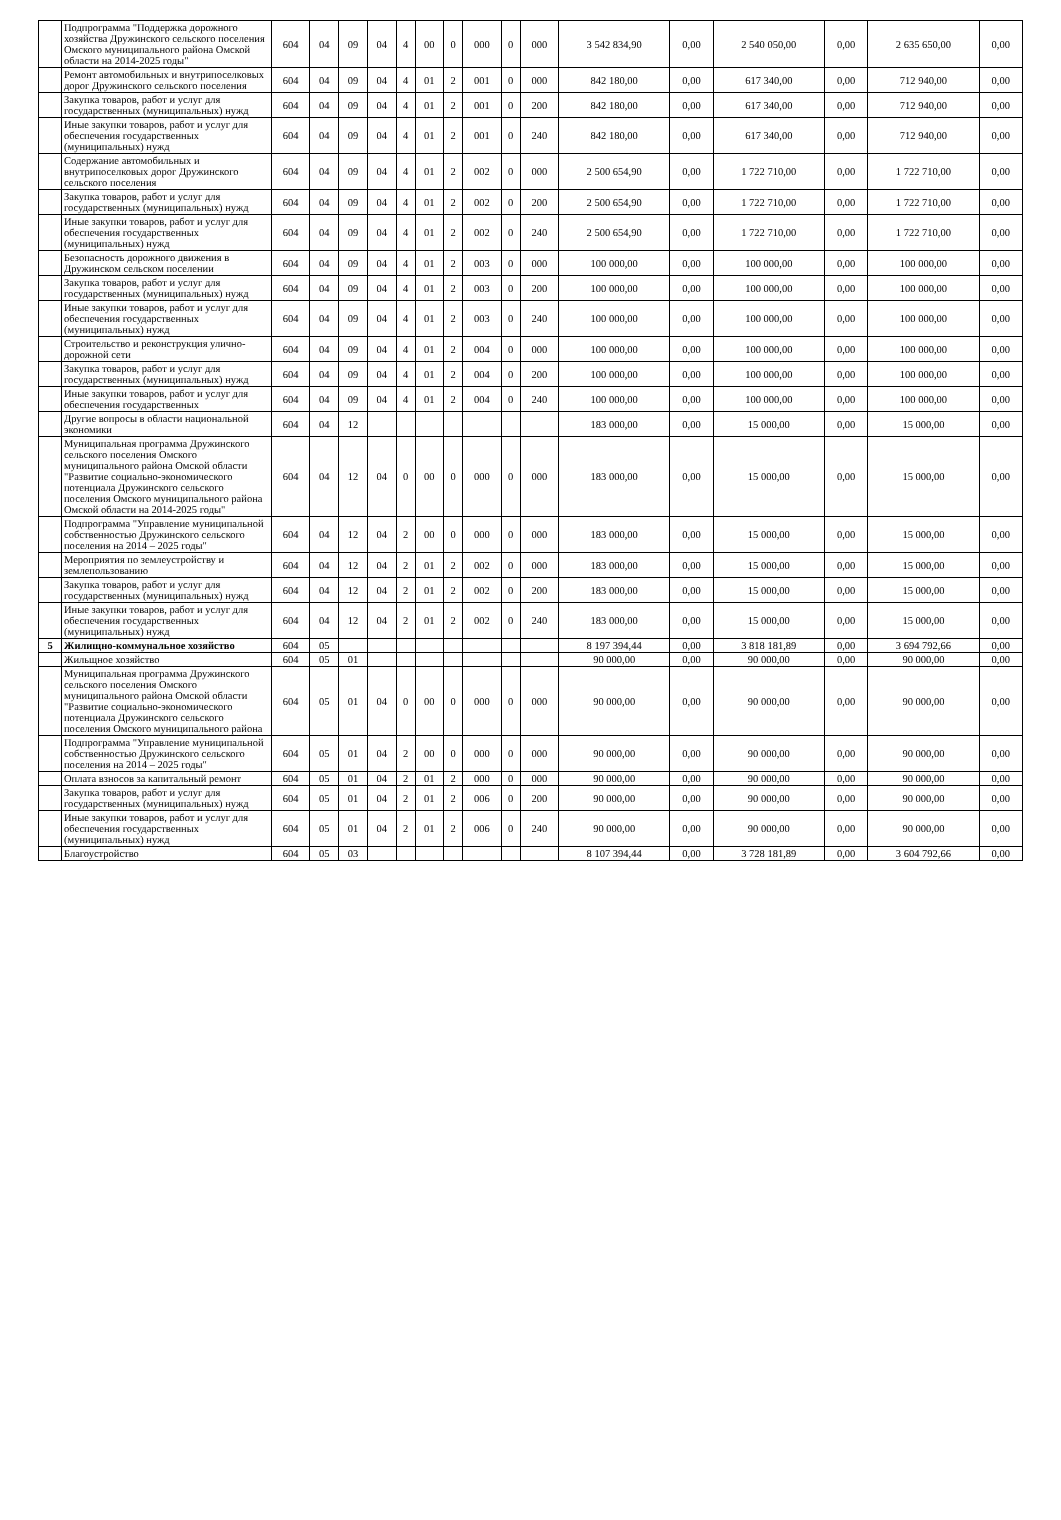| | Подпрограмма "Поддержка дорожного хозяйства Дружинского сельского поселения Омского муниципального района Омской области на 2014-2025 годы" | 604 | 04 | 09 | 04 | 4 | 00 | 0 | 000 | 0 | 000 | 3 542 834,90 | 0,00 | 2 540 050,00 | 0,00 | 2 635 650,00 | 0,00 |
| | Ремонт автомобильных и внутрипоселковых дорог Дружинского сельского поселения | 604 | 04 | 09 | 04 | 4 | 01 | 2 | 001 | 0 | 000 | 842 180,00 | 0,00 | 617 340,00 | 0,00 | 712 940,00 | 0,00 |
| | Закупка товаров, работ и услуг для государственных (муниципальных) нужд | 604 | 04 | 09 | 04 | 4 | 01 | 2 | 001 | 0 | 200 | 842 180,00 | 0,00 | 617 340,00 | 0,00 | 712 940,00 | 0,00 |
| | Иные закупки товаров, работ и услуг для обеспечения государственных (муниципальных) нужд | 604 | 04 | 09 | 04 | 4 | 01 | 2 | 001 | 0 | 240 | 842 180,00 | 0,00 | 617 340,00 | 0,00 | 712 940,00 | 0,00 |
| | Содержание автомобильных и внутрипоселковых дорог Дружинского сельского поселения | 604 | 04 | 09 | 04 | 4 | 01 | 2 | 002 | 0 | 000 | 2 500 654,90 | 0,00 | 1 722 710,00 | 0,00 | 1 722 710,00 | 0,00 |
| | Закупка товаров, работ и услуг для государственных (муниципальных) нужд | 604 | 04 | 09 | 04 | 4 | 01 | 2 | 002 | 0 | 200 | 2 500 654,90 | 0,00 | 1 722 710,00 | 0,00 | 1 722 710,00 | 0,00 |
| | Иные закупки товаров, работ и услуг для обеспечения государственных (муниципальных) нужд | 604 | 04 | 09 | 04 | 4 | 01 | 2 | 002 | 0 | 240 | 2 500 654,90 | 0,00 | 1 722 710,00 | 0,00 | 1 722 710,00 | 0,00 |
| | Безопасность дорожного движения в Дружинском сельском поселении | 604 | 04 | 09 | 04 | 4 | 01 | 2 | 003 | 0 | 000 | 100 000,00 | 0,00 | 100 000,00 | 0,00 | 100 000,00 | 0,00 |
| | Закупка товаров, работ и услуг для государственных (муниципальных) нужд | 604 | 04 | 09 | 04 | 4 | 01 | 2 | 003 | 0 | 200 | 100 000,00 | 0,00 | 100 000,00 | 0,00 | 100 000,00 | 0,00 |
| | Иные закупки товаров, работ и услуг для обеспечения государственных (муниципальных) нужд | 604 | 04 | 09 | 04 | 4 | 01 | 2 | 003 | 0 | 240 | 100 000,00 | 0,00 | 100 000,00 | 0,00 | 100 000,00 | 0,00 |
| | Строительство и реконструкция улично- дорожной сети | 604 | 04 | 09 | 04 | 4 | 01 | 2 | 004 | 0 | 000 | 100 000,00 | 0,00 | 100 000,00 | 0,00 | 100 000,00 | 0,00 |
| | Закупка товаров, работ и услуг для государственных (муниципальных) нужд | 604 | 04 | 09 | 04 | 4 | 01 | 2 | 004 | 0 | 200 | 100 000,00 | 0,00 | 100 000,00 | 0,00 | 100 000,00 | 0,00 |
| | Иные закупки товаров, работ и услуг для обеспечения государственных | 604 | 04 | 09 | 04 | 4 | 01 | 2 | 004 | 0 | 240 | 100 000,00 | 0,00 | 100 000,00 | 0,00 | 100 000,00 | 0,00 |
| | Другие вопросы в области национальной экономики | 604 | 04 | 12 | | | | | | | | 183 000,00 | 0,00 | 15 000,00 | 0,00 | 15 000,00 | 0,00 |
| | Муниципальная программа Дружинского сельского поселения Омского муниципального района Омской области "Развитие социально-экономического потенциала Дружинского сельского поселения Омского муниципального района Омской области на 2014-2025 годы" | 604 | 04 | 12 | 04 | 0 | 00 | 0 | 000 | 0 | 000 | 183 000,00 | 0,00 | 15 000,00 | 0,00 | 15 000,00 | 0,00 |
| | Подпрограмма "Управление муниципальной собственностью Дружинского сельского поселения на 2014 – 2025 годы" | 604 | 04 | 12 | 04 | 2 | 00 | 0 | 000 | 0 | 000 | 183 000,00 | 0,00 | 15 000,00 | 0,00 | 15 000,00 | 0,00 |
| | Мероприятия по землеустройству и землепользованию | 604 | 04 | 12 | 04 | 2 | 01 | 2 | 002 | 0 | 000 | 183 000,00 | 0,00 | 15 000,00 | 0,00 | 15 000,00 | 0,00 |
| | Закупка товаров, работ и услуг для государственных (муниципальных) нужд | 604 | 04 | 12 | 04 | 2 | 01 | 2 | 002 | 0 | 200 | 183 000,00 | 0,00 | 15 000,00 | 0,00 | 15 000,00 | 0,00 |
| | Иные закупки товаров, работ и услуг для обеспечения государственных (муниципальных) нужд | 604 | 04 | 12 | 04 | 2 | 01 | 2 | 002 | 0 | 240 | 183 000,00 | 0,00 | 15 000,00 | 0,00 | 15 000,00 | 0,00 |
| 5 | Жилищно-коммунальное хозяйство | 604 | 05 | | | | | | | | | 8 197 394,44 | 0,00 | 3 818 181,89 | 0,00 | 3 694 792,66 | 0,00 |
| | Жильщное хозяйство | 604 | 05 | 01 | | | | | | | | 90 000,00 | 0,00 | 90 000,00 | 0,00 | 90 000,00 | 0,00 |
| | Муниципальная программа Дружинского сельского поселения Омского муниципального района Омской области "Развитие социально-экономического потенциала Дружинского сельского поселения Омского муниципального района | 604 | 05 | 01 | 04 | 0 | 00 | 0 | 000 | 0 | 000 | 90 000,00 | 0,00 | 90 000,00 | 0,00 | 90 000,00 | 0,00 |
| | Подпрограмма "Управление муниципальной собственностью Дружинского сельского поселения на 2014 – 2025 годы" | 604 | 05 | 01 | 04 | 2 | 00 | 0 | 000 | 0 | 000 | 90 000,00 | 0,00 | 90 000,00 | 0,00 | 90 000,00 | 0,00 |
| | Оплата взносов за капитальный ремонт | 604 | 05 | 01 | 04 | 2 | 01 | 2 | 000 | 0 | 000 | 90 000,00 | 0,00 | 90 000,00 | 0,00 | 90 000,00 | 0,00 |
| | Закупка товаров, работ и услуг для государственных (муниципальных) нужд | 604 | 05 | 01 | 04 | 2 | 01 | 2 | 006 | 0 | 200 | 90 000,00 | 0,00 | 90 000,00 | 0,00 | 90 000,00 | 0,00 |
| | Иные закупки товаров, работ и услуг для обеспечения государственных (муниципальных) нужд | 604 | 05 | 01 | 04 | 2 | 01 | 2 | 006 | 0 | 240 | 90 000,00 | 0,00 | 90 000,00 | 0,00 | 90 000,00 | 0,00 |
| | Благоустройство | 604 | 05 | 03 | | | | | | | | 8 107 394,44 | 0,00 | 3 728 181,89 | 0,00 | 3 604 792,66 | 0,00 |